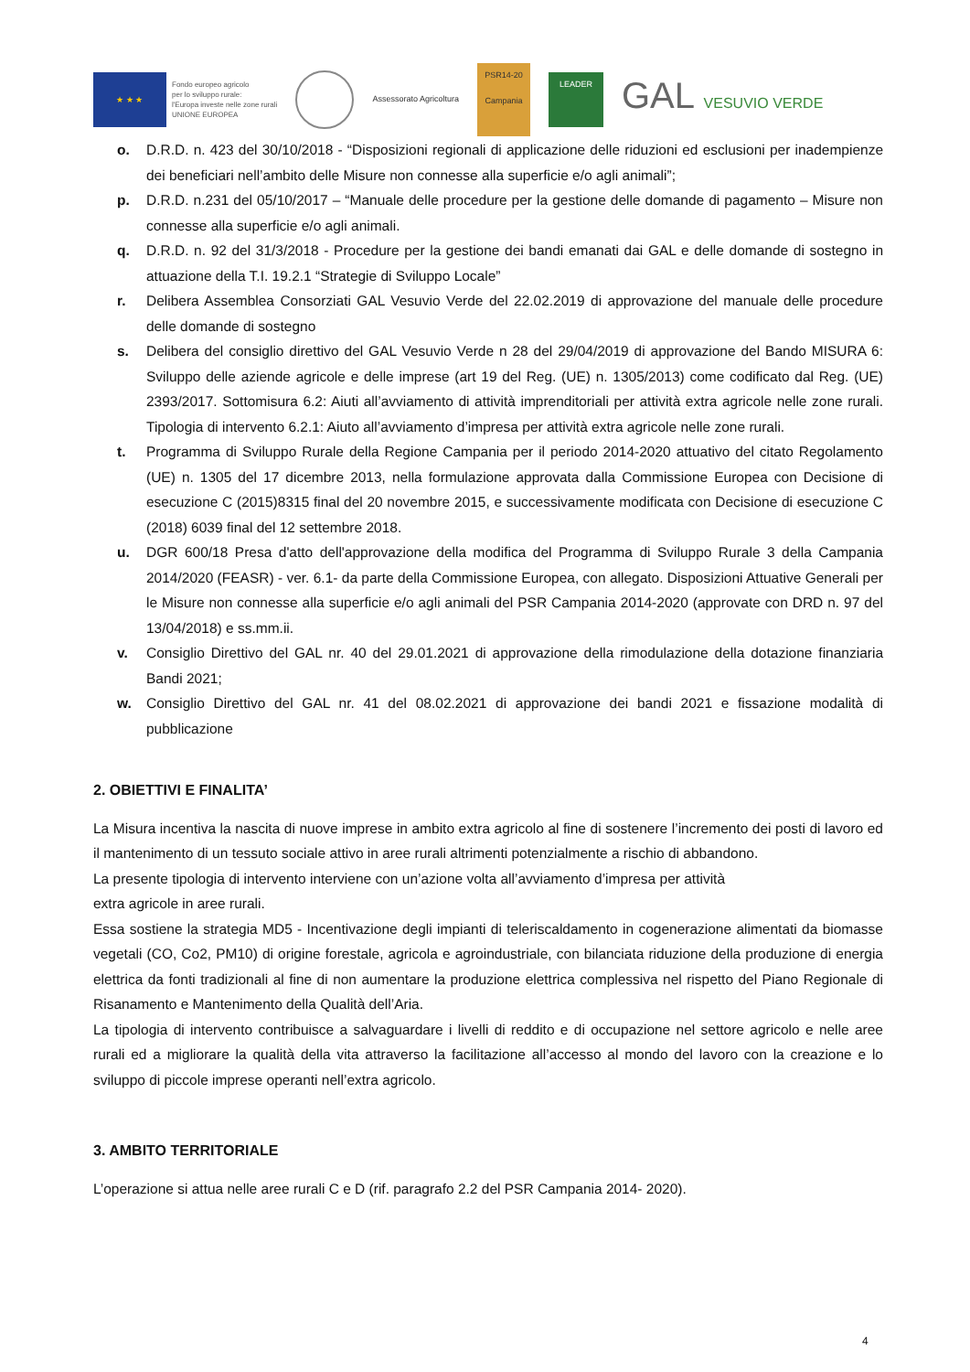★ ★ ★
Fondo europeo agricolo
per lo sviluppo rurale:
l'Europa investe nelle zone rurali
UNIONE EUROPEA
Assessorato Agricoltura
PSR14-20
Campania
LEADER
GAL VESUVIO VERDE
o. D.R.D. n. 423 del 30/10/2018 - “Disposizioni regionali di applicazione delle riduzioni ed esclusioni per inadempienze dei beneficiari nell’ambito delle Misure non connesse alla superficie e/o agli animali”;
p. D.R.D. n.231 del 05/10/2017 – “Manuale delle procedure per la gestione delle domande di pagamento – Misure non connesse alla superficie e/o agli animali.
q. D.R.D. n. 92 del 31/3/2018 - Procedure per la gestione dei bandi emanati dai GAL e delle domande di sostegno in attuazione della T.I. 19.2.1 “Strategie di Sviluppo Locale”
r. Delibera Assemblea Consorziati GAL Vesuvio Verde del 22.02.2019 di approvazione del manuale delle procedure delle domande di sostegno
s. Delibera del consiglio direttivo del GAL Vesuvio Verde n 28 del 29/04/2019 di approvazione del Bando MISURA 6: Sviluppo delle aziende agricole e delle imprese (art 19 del Reg. (UE) n. 1305/2013) come codificato dal Reg. (UE) 2393/2017. Sottomisura 6.2: Aiuti all’avviamento di attività imprenditoriali per attività extra agricole nelle zone rurali. Tipologia di intervento 6.2.1: Aiuto all’avviamento d’impresa per attività extra agricole nelle zone rurali.
t. Programma di Sviluppo Rurale della Regione Campania per il periodo 2014-2020 attuativo del citato Regolamento (UE) n. 1305 del 17 dicembre 2013, nella formulazione approvata dalla Commissione Europea con Decisione di esecuzione C (2015)8315 final del 20 novembre 2015, e successivamente modificata con Decisione di esecuzione C (2018) 6039 final del 12 settembre 2018.
u. DGR 600/18 Presa d'atto dell'approvazione della modifica del Programma di Sviluppo Rurale 3 della Campania 2014/2020 (FEASR) - ver. 6.1- da parte della Commissione Europea, con allegato. Disposizioni Attuative Generali per le Misure non connesse alla superficie e/o agli animali del PSR Campania 2014-2020 (approvate con DRD n. 97 del 13/04/2018) e ss.mm.ii.
v. Consiglio Direttivo del GAL nr. 40 del 29.01.2021 di approvazione della rimodulazione della dotazione finanziaria Bandi 2021;
w. Consiglio Direttivo del GAL nr. 41 del 08.02.2021 di approvazione dei bandi 2021 e fissazione modalità di pubblicazione
2. OBIETTIVI E FINALITA’
La Misura incentiva la nascita di nuove imprese in ambito extra agricolo al fine di sostenere l’incremento dei posti di lavoro ed il mantenimento di un tessuto sociale attivo in aree rurali altrimenti potenzialmente a rischio di abbandono.
La presente tipologia di intervento interviene con un’azione volta all’avviamento d’impresa per attività
extra agricole in aree rurali.
Essa sostiene la strategia MD5 - Incentivazione degli impianti di teleriscaldamento in cogenerazione alimentati da biomasse vegetali (CO, Co2, PM10) di origine forestale, agricola e agroindustriale, con bilanciata riduzione della produzione di energia elettrica da fonti tradizionali al fine di non aumentare la produzione elettrica complessiva nel rispetto del Piano Regionale di Risanamento e Mantenimento della Qualità dell’Aria.
La tipologia di intervento contribuisce a salvaguardare i livelli di reddito e di occupazione nel settore agricolo e nelle aree rurali ed a migliorare la qualità della vita attraverso la facilitazione all’accesso al mondo del lavoro con la creazione e lo sviluppo di piccole imprese operanti nell’extra agricolo.
3. AMBITO TERRITORIALE
L’operazione si attua nelle aree rurali C e D (rif. paragrafo 2.2 del PSR Campania 2014- 2020).
4